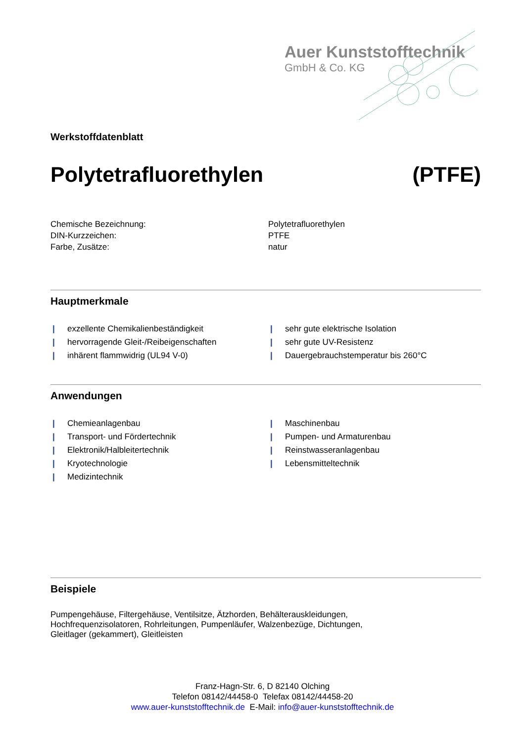Auer Kunststofftechnik
GmbH & Co. KG
Werkstoffdatenblatt
Polytetrafluorethylen (PTFE)
Chemische Bezeichnung:
Polytetrafluorethylen
DIN-Kurzzeichen:
PTFE
Farbe, Zusätze:
natur
Hauptmerkmale
| exzellente Chemikalienbeständigkeit
| sehr gute elektrische Isolation
| hervorragende Gleit-/Reibeigenschaften
| sehr gute UV-Resistenz
| inhärent flammwidrig (UL94 V-0)
| Dauergebrauchstemperatur bis 260°C
Anwendungen
| Chemieanlagenbau
| Maschinenbau
| Transport- und Fördertechnik
| Pumpen- und Armaturenbau
| Elektronik/Halbleitertechnik
| Reinstwasseranlagenbau
| Kryotechnologie
| Lebensmitteltechnik
| Medizintechnik
Beispiele
Pumpengehäuse, Filtergehäuse, Ventilsitze, Ätzhorden, Behälterauskleidungen,
Hochfrequenzisolatoren, Rohrleitungen, Pumpenläufer, Walzenbezüge, Dichtungen,
Gleitlager (gekammert), Gleitleisten
Franz-Hagn-Str. 6, D 82140 Olching
Telefon 08142/44458-0 Telefax 08142/44458-20
www.auer-kunststofftechnik.de E-Mail: info@auer-kunststofftechnik.de